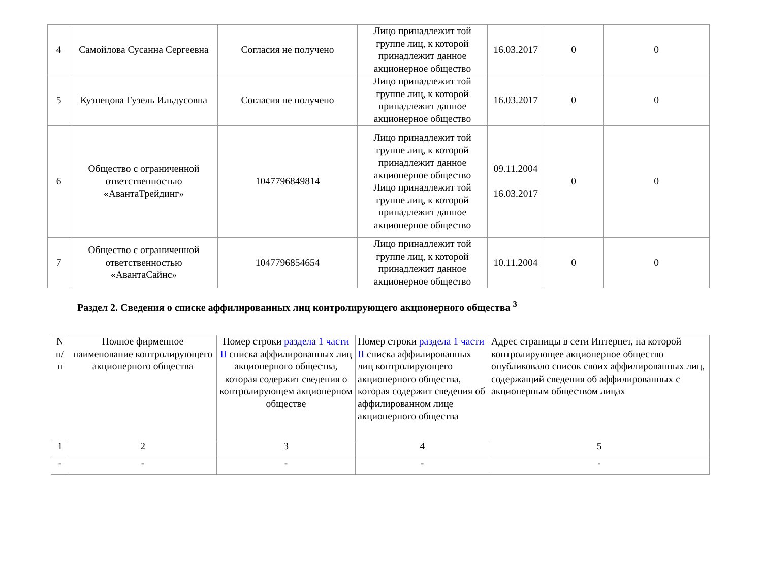| 4 | Самойлова Сусанна Сергеевна | Согласия не получено | Лицо принадлежит той группе лиц, к которой принадлежит данное акционерное общество | 16.03.2017 | 0 | 0 |
| 5 | Кузнецова Гузель Ильдусовна | Согласия не получено | Лицо принадлежит той группе лиц, к которой принадлежит данное акционерное общество | 16.03.2017 | 0 | 0 |
| 6 | Общество с ограниченной ответственностью «АвантаТрейдинг» | 1047796849814 | Лицо принадлежит той группе лиц, к которой принадлежит данное акционерное общество Лицо принадлежит той группе лиц, к которой принадлежит данное акционерное общество | 09.11.2004 16.03.2017 | 0 | 0 |
| 7 | Общество с ограниченной ответственностью «АвантаСайнс» | 1047796854654 | Лицо принадлежит той группе лиц, к которой принадлежит данное акционерное общество | 10.11.2004 | 0 | 0 |
Раздел 2. Сведения о списке аффилированных лиц контролирующего акционерного общества <sup>3</sup>
| N п/п | Полное фирменное наименование контролирующего акционерного общества | Номер строки раздела 1 части II списка аффилированных лиц акционерного общества, которая содержит сведения о контролирующем акционерном обществе | Номер строки раздела 1 части II списка аффилированных лиц контролирующего акционерного общества, которая содержит сведения об аффилированном лице акционерного общества | Адрес страницы в сети Интернет, на которой контролирующее акционерное общество опубликовало список своих аффилированных лиц, содержащий сведения об аффилированных с акционерным обществом лицах |
| --- | --- | --- | --- | --- |
| 1 | 2 | 3 | 4 | 5 |
| - | - | - | - | - |